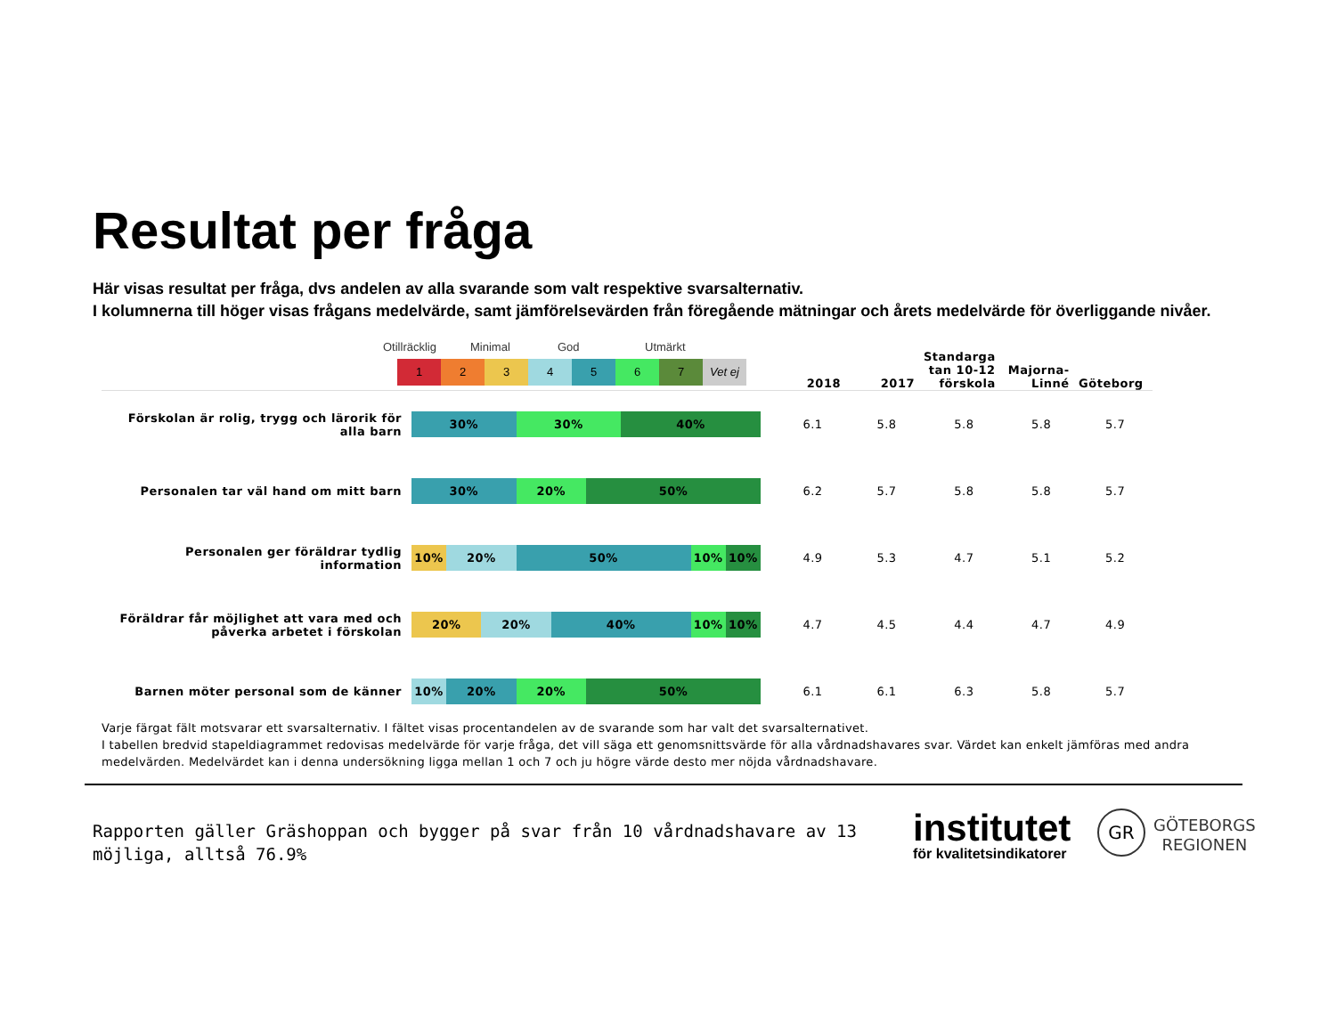Resultat per fråga
Här visas resultat per fråga, dvs andelen av alla svarande som valt respektive svarsalternativ.
I kolumnerna till höger visas frågans medelvärde, samt jämförelsevärden från föregående mätningar och årets medelvärde för överliggande nivåer.
Otillräcklig Minimal God Utmärkt
1 2 3 4 5 6 7 Vet ej
| | | 2018 | 2017 | Standarga tan 10-12 förskola | Majorna-Linné | Göteborg |
| --- | --- | --- | --- | --- | --- | --- |
| Förskolan är rolig, trygg och lärorik för alla barn | 30% 30% 40% | 6.1 | 5.8 | 5.8 | 5.8 | 5.7 |
| Personalen tar väl hand om mitt barn | 30% 20% 50% | 6.2 | 5.7 | 5.8 | 5.8 | 5.7 |
| Personalen ger föräldrar tydlig information | 10% 20% 50% 10% 10% | 4.9 | 5.3 | 4.7 | 5.1 | 5.2 |
| Föräldrar får möjlighet att vara med och påverka arbetet i förskolan | 20% 20% 40% 10% 10% | 4.7 | 4.5 | 4.4 | 4.7 | 4.9 |
| Barnen möter personal som de känner | 10% 20% 20% 50% | 6.1 | 6.1 | 6.3 | 5.8 | 5.7 |
Varje färgat fält motsvarar ett svarsalternativ. I fältet visas procentandelen av de svarande som har valt det svarsalternativet.
I tabellen bredvid stapeldiagrammet redovisas medelvärde för varje fråga, det vill säga ett genomsnittsvärde för alla vårdnadshavares svar. Värdet kan enkelt jämföras med andra medelvärden. Medelvärdet kan i denna undersökning ligga mellan 1 och 7 och ju högre värde desto mer nöjda vårdnadshavare.
Rapporten gäller Gräshoppan och bygger på svar från 10 vårdnadshavare av 13 möjliga, alltså 76.9%
institutet
för kvalitetsindikatorer
GR
GÖTEBORGS
REGIONEN